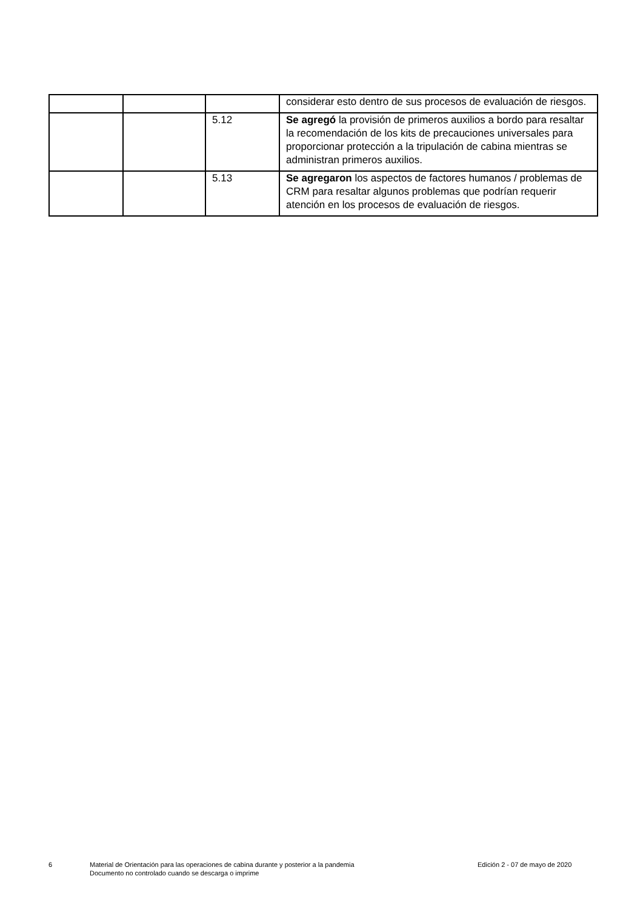| | | | considerar esto dentro de sus procesos de evaluación de riesgos. |
| | | 5.12 | Se agregó la provisión de primeros auxilios a bordo para resaltar la recomendación de los kits de precauciones universales para proporcionar protección a la tripulación de cabina mientras se administran primeros auxilios. |
| | | 5.13 | Se agregaron los aspectos de factores humanos / problemas de CRM para resaltar algunos problemas que podrían requerir atención en los procesos de evaluación de riesgos. |
6 Material de Orientación para las operaciones de cabina durante y posterior a la pandemia
Documento no controlado cuando se descarga o imprime
Edición 2 - 07 de mayo de 2020